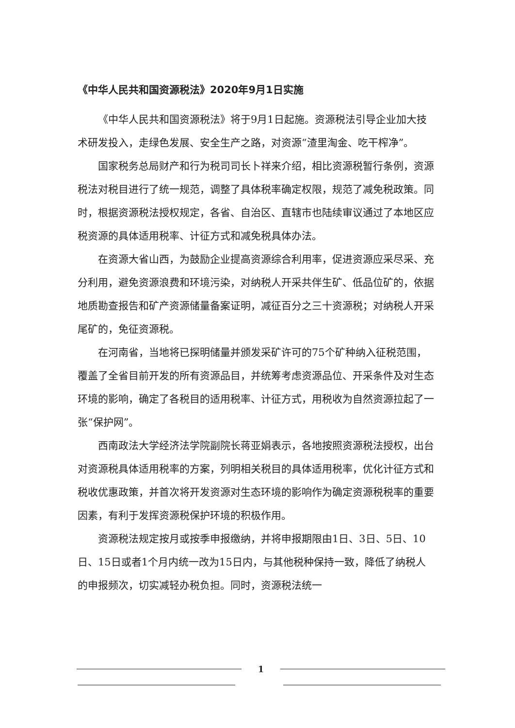《中华人民共和国资源税法》2020年9月1日实施
《中华人民共和国资源税法》将于9月1日起施。资源税法引导企业加大技术研发投入，走绿色发展、安全生产之路，对资源“渣里淘金、吃干榨净”。
国家税务总局财产和行为税司司长卜祥来介绍，相比资源税暂行条例，资源税法对税目进行了统一规范，调整了具体税率确定权限，规范了减免税政策。同时，根据资源税法授权规定，各省、自治区、直辖市也陆续审议通过了本地区应税资源的具体适用税率、计征方式和减免税具体办法。
在资源大省山西，为鼓励企业提高资源综合利用率，促进资源应采尽采、充分利用，避免资源浪费和环境污染，对纳税人开采共伴生矿、低品位矿的，依据地质勘查报告和矿产资源储量备案证明，减征百分之三十资源税；对纳税人开采尾矿的，免征资源税。
在河南省，当地将已探明储量并颁发采矿许可的75个矿种纳入征税范围，覆盖了全省目前开发的所有资源品目，并统筹考虑资源品位、开采条件及对生态环境的影响，确定了各税目的适用税率、计征方式，用税收为自然资源拉起了一张“保护网”。
西南政法大学经济法学院副院长蒋亚娟表示，各地按照资源税法授权，出台对资源税具体适用税率的方案，列明相关税目的具体适用税率，优化计征方式和税收优惠政策，并首次将开发资源对生态环境的影响作为确定资源税税率的重要因素，有利于发挥资源税保护环境的积极作用。
资源税法规定按月或按季申报缴纳，并将申报期限由1日、3日、5日、10日、15日或者1个月内统一改为15日内，与其他税种保持一致，降低了纳税人的申报频次，切实减轻办税负担。同时，资源税法统一
1